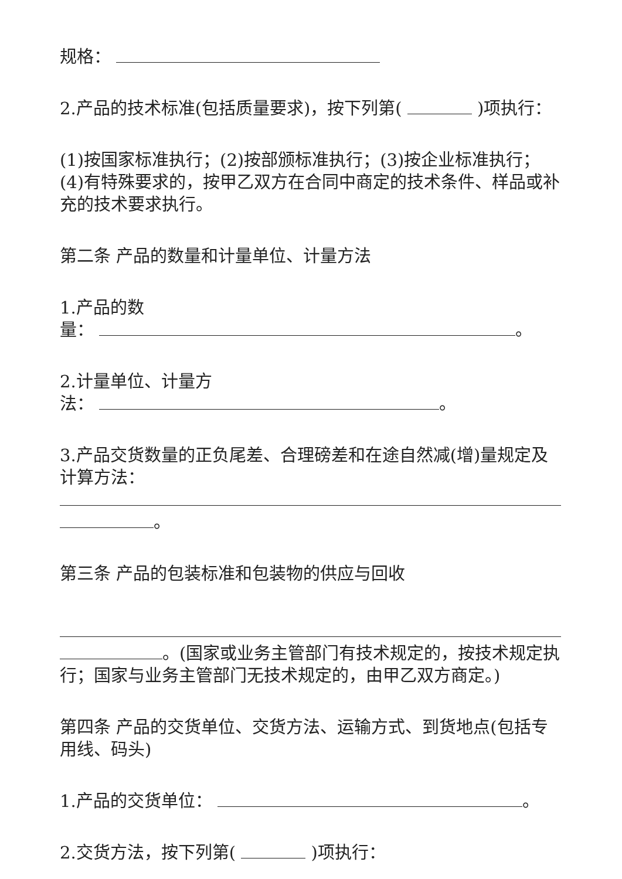规格：
2.产品的技术标准(包括质量要求)，按下列第( )项执行：
(1)按国家标准执行；(2)按部颁标准执行；(3)按企业标准执行；(4)有特殊要求的，按甲乙双方在合同中商定的技术条件、样品或补充的技术要求执行。
第二条 产品的数量和计量单位、计量方法
1.产品的数
量： 。
2.计量单位、计量方
法： 。
3.产品交货数量的正负尾差、合理磅差和在途自然减(增)量规定及计算方法：
。
第三条 产品的包装标准和包装物的供应与回收
。(国家或业务主管部门有技术规定的，按技术规定执行；国家与业务主管部门无技术规定的，由甲乙双方商定。)
第四条 产品的交货单位、交货方法、运输方式、到货地点(包括专用线、码头)
1.产品的交货单位： 。
2.交货方法，按下列第( )项执行：